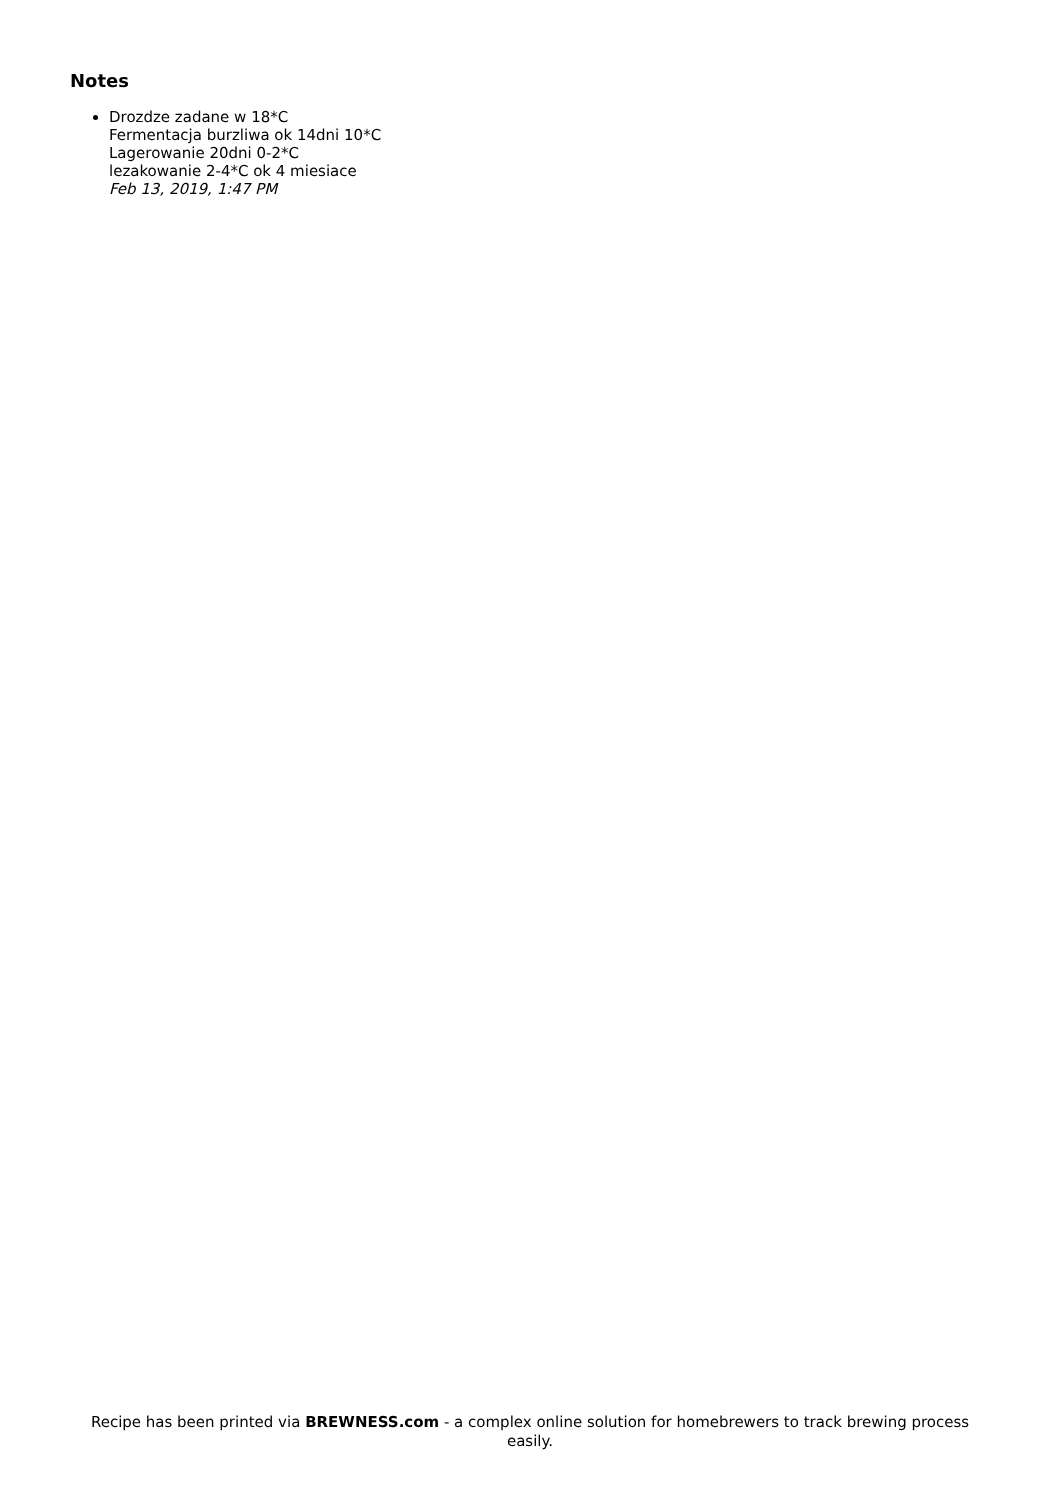Notes
Drozdze zadane w 18*C
Fermentacja burzliwa ok 14dni 10*C
Lagerowanie 20dni 0-2*C
lezakowanie 2-4*C ok 4 miesiace
Feb 13, 2019, 1:47 PM
Recipe has been printed via BREWNESS.com - a complex online solution for homebrewers to track brewing process easily.